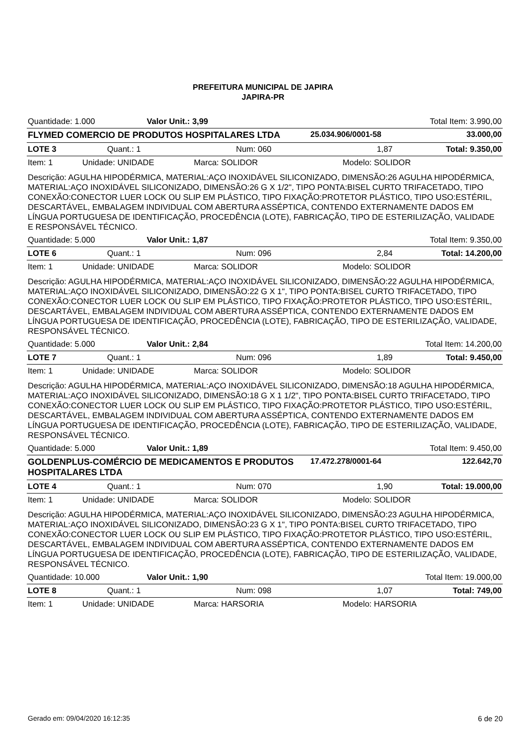PREFEITURA MUNICIPAL DE JAPIRA
JAPIRA-PR
Quantidade: 1.000 Valor Unit.: 3,99 Total Item: 3.990,00
FLYMED COMERCIO DE PRODUTOS HOSPITALARES LTDA 25.034.906/0001-58 33.000,00
LOTE 3 Quant.: 1 Num: 060 1,87 Total: 9.350,00
Item: 1 Unidade: UNIDADE Marca: SOLIDOR Modelo: SOLIDOR
Descrição: AGULHA HIPODÉRMICA, MATERIAL:AÇO INOXIDÁVEL SILICONIZADO, DIMENSÃO:26 AGULHA HIPODÉRMICA, MATERIAL:AÇO INOXIDÁVEL SILICONIZADO, DIMENSÃO:26 G X 1/2", TIPO PONTA:BISEL CURTO TRIFACETADO, TIPO CONEXÃO:CONECTOR LUER LOCK OU SLIP EM PLÁSTICO, TIPO FIXAÇÃO:PROTETOR PLÁSTICO, TIPO USO:ESTÉRIL, DESCARTÁVEL, EMBALAGEM INDIVIDUAL COM ABERTURA ASSÉPTICA, CONTENDO EXTERNAMENTE DADOS EM LÍNGUA PORTUGUESA DE IDENTIFICAÇÃO, PROCEDÊNCIA (LOTE), FABRICAÇÃO, TIPO DE ESTERILIZAÇÃO, VALIDADE E RESPONSÁVEL TÉCNICO.
Quantidade: 5.000 Valor Unit.: 1,87 Total Item: 9.350,00
LOTE 6 Quant.: 1 Num: 096 2,84 Total: 14.200,00
Item: 1 Unidade: UNIDADE Marca: SOLIDOR Modelo: SOLIDOR
Descrição: AGULHA HIPODÉRMICA, MATERIAL:AÇO INOXIDÁVEL SILICONIZADO, DIMENSÃO:22 AGULHA HIPODÉRMICA, MATERIAL:AÇO INOXIDÁVEL SILICONIZADO, DIMENSÃO:22 G X 1", TIPO PONTA:BISEL CURTO TRIFACETADO, TIPO CONEXÃO:CONECTOR LUER LOCK OU SLIP EM PLÁSTICO, TIPO FIXAÇÃO:PROTETOR PLÁSTICO, TIPO USO:ESTÉRIL, DESCARTÁVEL, EMBALAGEM INDIVIDUAL COM ABERTURA ASSÉPTICA, CONTENDO EXTERNAMENTE DADOS EM LÍNGUA PORTUGUESA DE IDENTIFICAÇÃO, PROCEDÊNCIA (LOTE), FABRICAÇÃO, TIPO DE ESTERILIZAÇÃO, VALIDADE, RESPONSÁVEL TÉCNICO.
Quantidade: 5.000 Valor Unit.: 2,84 Total Item: 14.200,00
LOTE 7 Quant.: 1 Num: 096 1,89 Total: 9.450,00
Item: 1 Unidade: UNIDADE Marca: SOLIDOR Modelo: SOLIDOR
Descrição: AGULHA HIPODÉRMICA, MATERIAL:AÇO INOXIDÁVEL SILICONIZADO, DIMENSÃO:18 AGULHA HIPODÉRMICA, MATERIAL:AÇO INOXIDÁVEL SILICONIZADO, DIMENSÃO:18 G X 1 1/2", TIPO PONTA:BISEL CURTO TRIFACETADO, TIPO CONEXÃO:CONECTOR LUER LOCK OU SLIP EM PLÁSTICO, TIPO FIXAÇÃO:PROTETOR PLÁSTICO, TIPO USO:ESTÉRIL, DESCARTÁVEL, EMBALAGEM INDIVIDUAL COM ABERTURA ASSÉPTICA, CONTENDO EXTERNAMENTE DADOS EM LÍNGUA PORTUGUESA DE IDENTIFICAÇÃO, PROCEDÊNCIA (LOTE), FABRICAÇÃO, TIPO DE ESTERILIZAÇÃO, VALIDADE, RESPONSÁVEL TÉCNICO.
Quantidade: 5.000 Valor Unit.: 1,89 Total Item: 9.450,00
GOLDENPLUS-COMÉRCIO DE MEDICAMENTOS E PRODUTOS HOSPITALARES LTDA 17.472.278/0001-64 122.642,70
LOTE 4 Quant.: 1 Num: 070 1,90 Total: 19.000,00
Item: 1 Unidade: UNIDADE Marca: SOLIDOR Modelo: SOLIDOR
Descrição: AGULHA HIPODÉRMICA, MATERIAL:AÇO INOXIDÁVEL SILICONIZADO, DIMENSÃO:23 AGULHA HIPODÉRMICA, MATERIAL:AÇO INOXIDÁVEL SILICONIZADO, DIMENSÃO:23 G X 1", TIPO PONTA:BISEL CURTO TRIFACETADO, TIPO CONEXÃO:CONECTOR LUER LOCK OU SLIP EM PLÁSTICO, TIPO FIXAÇÃO:PROTETOR PLÁSTICO, TIPO USO:ESTÉRIL, DESCARTÁVEL, EMBALAGEM INDIVIDUAL COM ABERTURA ASSÉPTICA, CONTENDO EXTERNAMENTE DADOS EM LÍNGUA PORTUGUESA DE IDENTIFICAÇÃO, PROCEDÊNCIA (LOTE), FABRICAÇÃO, TIPO DE ESTERILIZAÇÃO, VALIDADE, RESPONSÁVEL TÉCNICO.
Quantidade: 10.000 Valor Unit.: 1,90 Total Item: 19.000,00
LOTE 8 Quant.: 1 Num: 098 1,07 Total: 749,00
Item: 1 Unidade: UNIDADE Marca: HARSORIA Modelo: HARSORIA
Gerado em: 09/04/2020 16:12:35 6 de 20